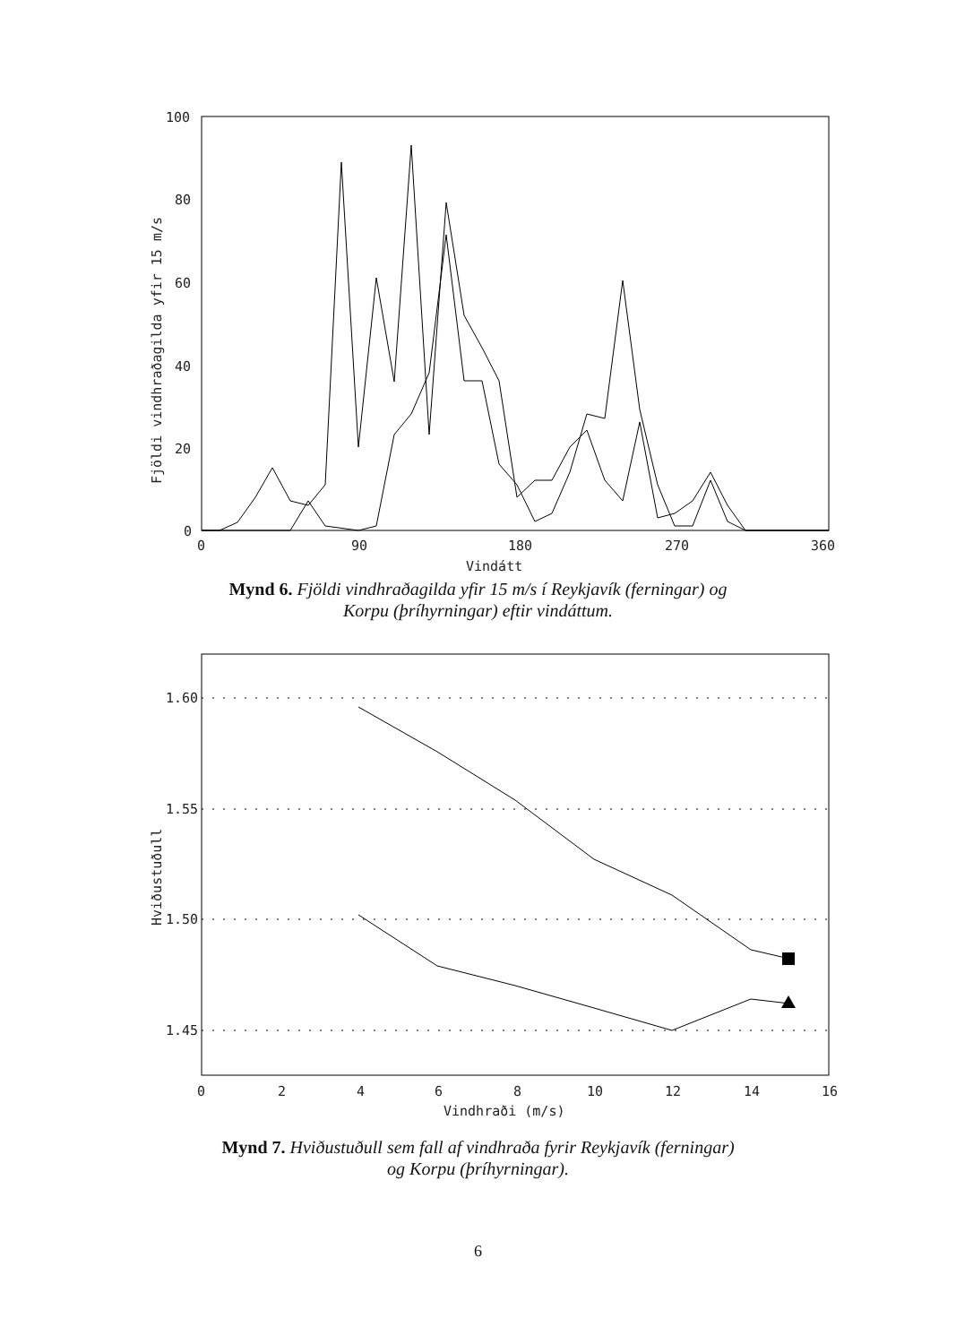100
80
60
40
20
0
0
90
180
270
360
Vindátt
Fjöldi vindhraðagilda yfir 15 m/s
Mynd 6. Fjöldi vindhraðagilda yfir 15 m/s í Reykjavík (ferningar) og
Korpu (þríhyrningar) eftir vindáttum.
1.60
1.55
1.50
1.45
0
2
4
6
8
10
12
14
16
Vindhraði (m/s)
Hviðustuðull
Mynd 7. Hviðustuðull sem fall af vindhraða fyrir Reykjavík (ferningar)
og Korpu (þríhyrningar).
6